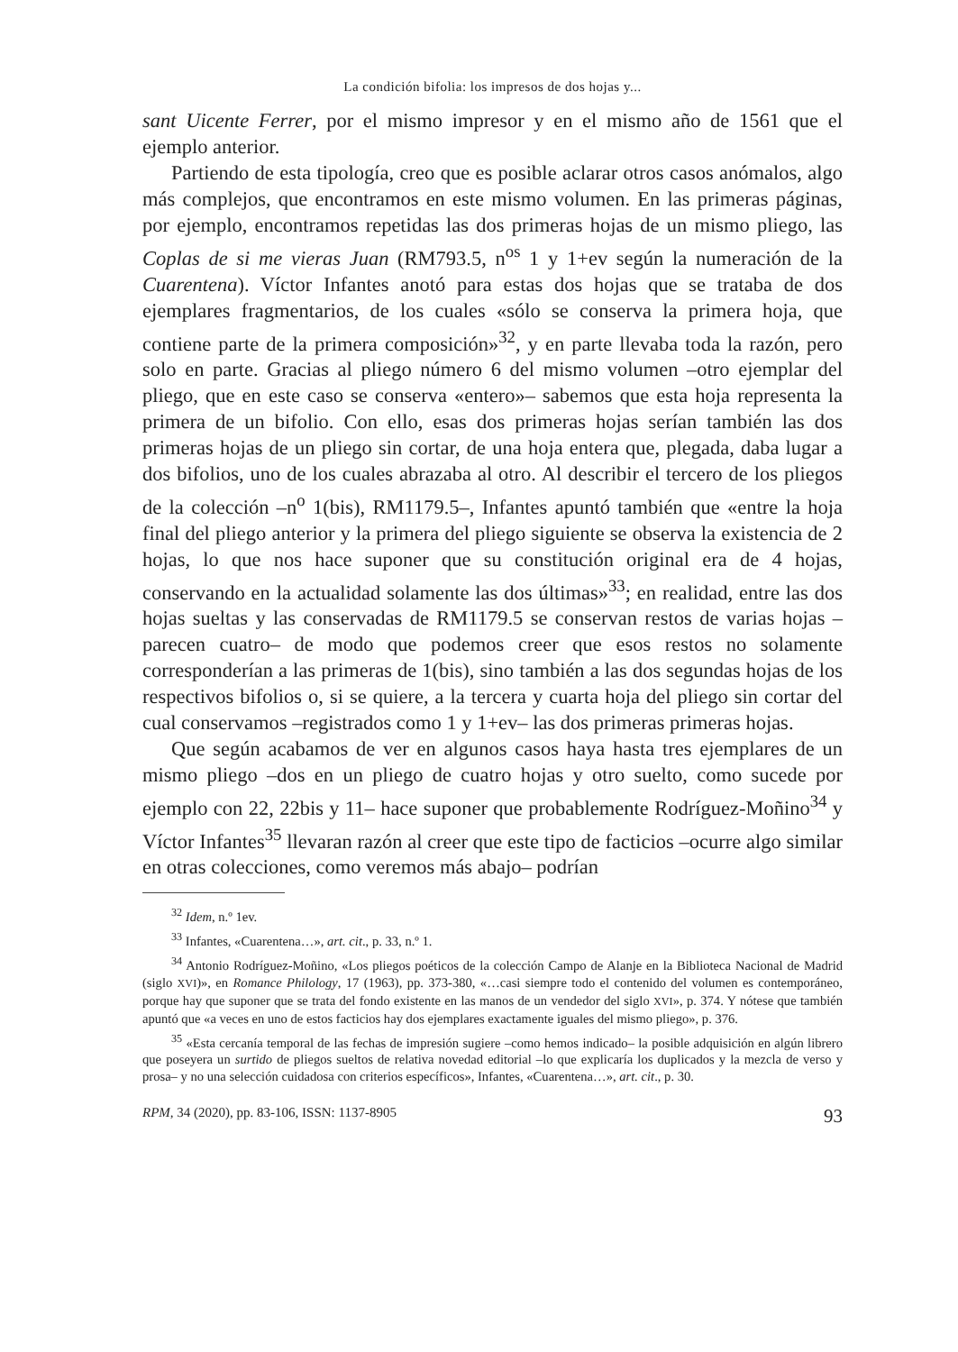La condición bifolia: los impresos de dos hojas y...
sant Uicente Ferrer, por el mismo impresor y en el mismo año de 1561 que el ejemplo anterior.
Partiendo de esta tipología, creo que es posible aclarar otros casos anómalos, algo más complejos, que encontramos en este mismo volumen. En las primeras páginas, por ejemplo, encontramos repetidas las dos primeras hojas de un mismo pliego, las Coplas de si me vieras Juan (RM793.5, n<sup>os</sup> 1 y 1+ev según la numeración de la Cuarentena). Víctor Infantes anotó para estas dos hojas que se trataba de dos ejemplares fragmentarios, de los cuales «sólo se conserva la primera hoja, que contiene parte de la primera composición»<sup>32</sup>, y en parte llevaba toda la razón, pero solo en parte. Gracias al pliego número 6 del mismo volumen –otro ejemplar del pliego, que en este caso se conserva «entero»– sabemos que esta hoja representa la primera de un bifolio. Con ello, esas dos primeras hojas serían también las dos primeras hojas de un pliego sin cortar, de una hoja entera que, plegada, daba lugar a dos bifolios, uno de los cuales abrazaba al otro. Al describir el tercero de los pliegos de la colección –n<sup>o</sup> 1(bis), RM1179.5–, Infantes apuntó también que «entre la hoja final del pliego anterior y la primera del pliego siguiente se observa la existencia de 2 hojas, lo que nos hace suponer que su constitución original era de 4 hojas, conservando en la actualidad solamente las dos últimas»<sup>33</sup>; en realidad, entre las dos hojas sueltas y las conservadas de RM1179.5 se conservan restos de varias hojas –parecen cuatro– de modo que podemos creer que esos restos no solamente corresponderían a las primeras de 1(bis), sino también a las dos segundas hojas de los respectivos bifolios o, si se quiere, a la tercera y cuarta hoja del pliego sin cortar del cual conservamos –registrados como 1 y 1+ev– las dos primeras primeras hojas.
Que según acabamos de ver en algunos casos haya hasta tres ejemplares de un mismo pliego –dos en un pliego de cuatro hojas y otro suelto, como sucede por ejemplo con 22, 22bis y 11– hace suponer que probablemente Rodríguez-Moñino<sup>34</sup> y Víctor Infantes<sup>35</sup> llevaran razón al creer que este tipo de facticios –ocurre algo similar en otras colecciones, como veremos más abajo– podrían
<sup>32</sup> Idem, n.º 1ev.
<sup>33</sup> Infantes, «Cuarentena…», art. cit., p. 33, n.º 1.
<sup>34</sup> Antonio Rodríguez-Moñino, «Los pliegos poéticos de la colección Campo de Alanje en la Biblioteca Nacional de Madrid (siglo XVI)», en Romance Philology, 17 (1963), pp. 373-380, «…casi siempre todo el contenido del volumen es contemporáneo, porque hay que suponer que se trata del fondo existente en las manos de un vendedor del siglo XVI», p. 374. Y nótese que también apuntó que «a veces en uno de estos facticios hay dos ejemplares exactamente iguales del mismo pliego», p. 376.
<sup>35</sup> «Esta cercanía temporal de las fechas de impresión sugiere –como hemos indicado– la posible adquisición en algún librero que poseyera un surtido de pliegos sueltos de relativa novedad editorial –lo que explicaría los duplicados y la mezcla de verso y prosa– y no una selección cuidadosa con criterios específicos», Infantes, «Cuarentena…», art. cit., p. 30.
RPM, 34 (2020), pp. 83-106, ISSN: 1137-8905 93